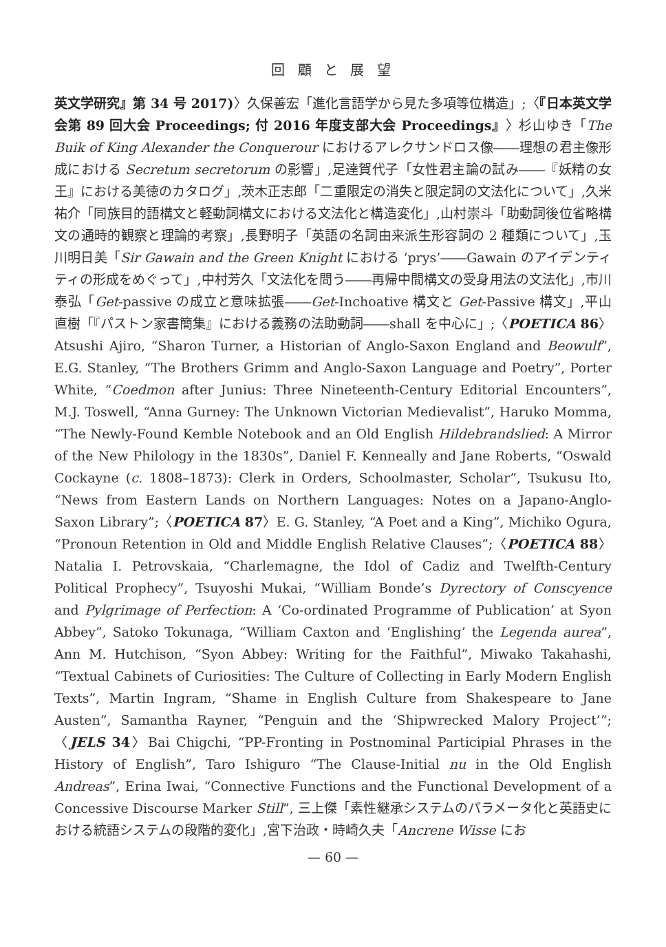回 顧 と 展 望
英文学研究』第 34 号 2017)〉久保善宏「進化言語学から見た多項等位構造」;〈『日本英文学会第 89 回大会 Proceedings; 付 2016 年度支部大会 Proceedings』〉杉山ゆき「The Buik of King Alexander the Conquerour におけるアレクサンドロス像――理想の君主像形成における Secretum secretorum の影響」,足達賀代子「女性君主論の試み――『妖精の女王』における美徳のカタログ」,茨木正志郎「二重限定の消失と限定詞の文法化について」,久米祐介「同族目的語構文と軽動詞構文における文法化と構造変化」,山村崇斗「助動詞後位省略構文の通時的観察と理論的考察」,長野明子「英語の名詞由来派生形容詞の 2 種類について」,玉川明日美「Sir Gawain and the Green Knight における ‘prys’――Gawain のアイデンティティの形成をめぐって」,中村芳久「文法化を問う――再帰中間構文の受身用法の文法化」,市川泰弘「Get-passive の成立と意味拡張――Get-Inchoative 構文と Get-Passive 構文」,平山直樹「『パストン家書簡集』における義務の法助動詞――shall を中心に」;〈POETICA 86〉Atsushi Ajiro, “Sharon Turner, a Historian of Anglo-Saxon England and Beowulf”, E.G. Stanley, “The Brothers Grimm and Anglo-Saxon Language and Poetry”, Porter White, “Coedmon after Junius: Three Nineteenth-Century Editorial Encounters”, M.J. Toswell, “Anna Gurney: The Unknown Victorian Medievalist”, Haruko Momma, “The Newly-Found Kemble Notebook and an Old English Hildebrandslied: A Mirror of the New Philology in the 1830s”, Daniel F. Kenneally and Jane Roberts, “Oswald Cockayne (c. 1808–1873): Clerk in Orders, Schoolmaster, Scholar”, Tsukusu Ito, “News from Eastern Lands on Northern Languages: Notes on a Japano-Anglo-Saxon Library”;〈POETICA 87〉E. G. Stanley, “A Poet and a King”, Michiko Ogura, “Pronoun Retention in Old and Middle English Relative Clauses”;〈POETICA 88〉Natalia I. Petrovskaia, “Charlemagne, the Idol of Cadiz and Twelfth-Century Political Prophecy”, Tsuyoshi Mukai, “William Bonde’s Dyrectory of Conscyence and Pylgrimage of Perfection: A ‘Co-ordinated Programme of Publication’ at Syon Abbey”, Satoko Tokunaga, “William Caxton and ‘Englishing’ the Legenda aurea”, Ann M. Hutchison, “Syon Abbey: Writing for the Faithful”, Miwako Takahashi, “Textual Cabinets of Curiosities: The Culture of Collecting in Early Modern English Texts”, Martin Ingram, “Shame in English Culture from Shakespeare to Jane Austen”, Samantha Rayner, “Penguin and the ‘Shipwrecked Malory Project’”;〈JELS 34〉Bai Chigchi, “PP-Fronting in Postnominal Participial Phrases in the History of English”, Taro Ishiguro “The Clause-Initial nu in the Old English Andreas”, Erina Iwai, “Connective Functions and the Functional Development of a Concessive Discourse Marker Still”, 三上傑「素性継承システムのパラメータ化と英語史における統語システムの段階的変化」,宮下治政・時崎久夫「Ancrene Wisse にお
— 60 —